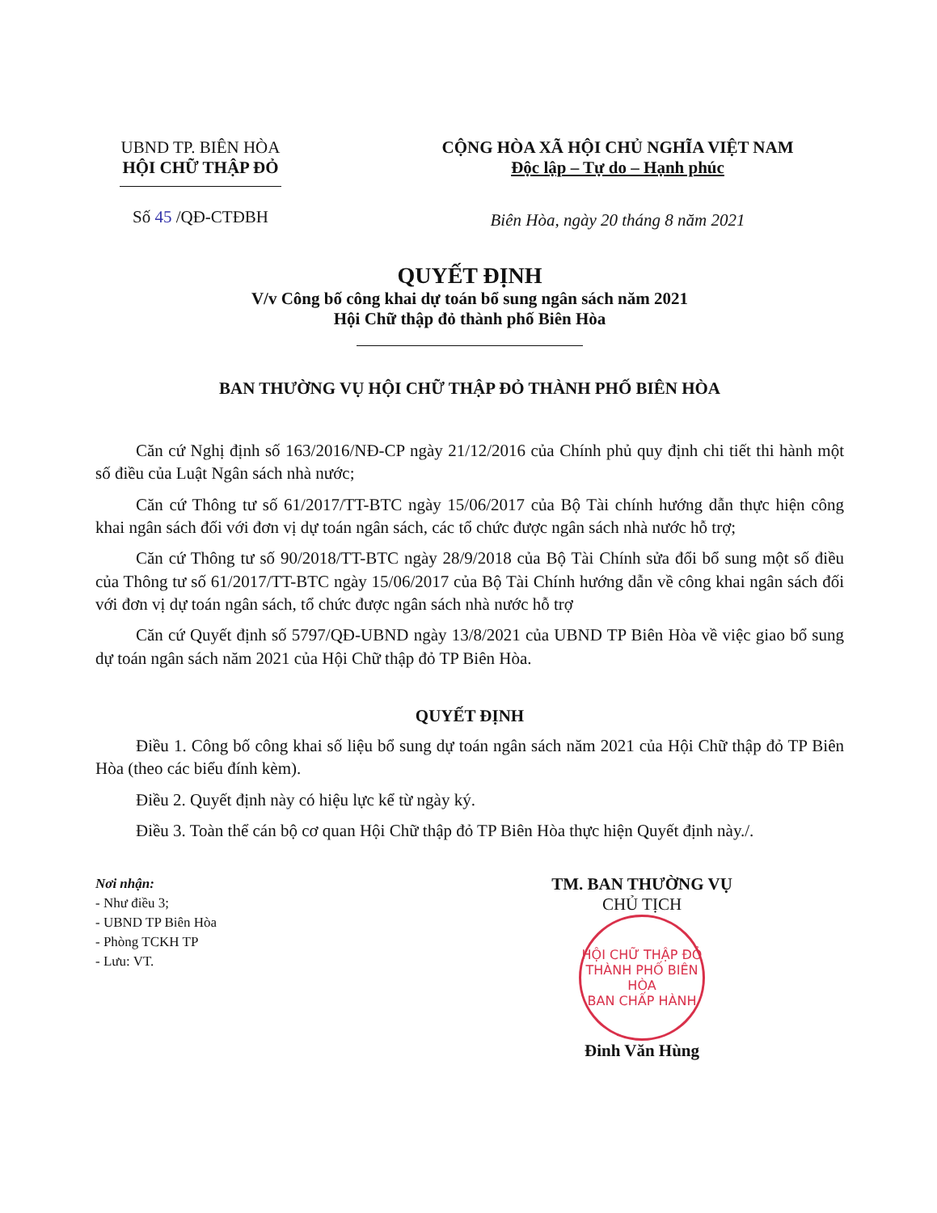UBND TP. BIÊN HÒA
HỘI CHỮ THẬP ĐỎ
Số 45 /QĐ-CTĐBH
CỘNG HÒA XÃ HỘI CHỦ NGHĨA VIỆT NAM
Độc lập – Tự do – Hạnh phúc
Biên Hòa, ngày 20 tháng 8 năm 2021
QUYẾT ĐỊNH
V/v Công bố công khai dự toán bổ sung ngân sách năm 2021
Hội Chữ thập đỏ thành phố Biên Hòa
BAN THƯỜNG VỤ HỘI CHỮ THẬP ĐỎ THÀNH PHỐ BIÊN HÒA
Căn cứ Nghị định số 163/2016/NĐ-CP ngày 21/12/2016 của Chính phủ quy định chi tiết thi hành một số điều của Luật Ngân sách nhà nước;
Căn cứ Thông tư số 61/2017/TT-BTC ngày 15/06/2017 của Bộ Tài chính hướng dẫn thực hiện công khai ngân sách đối với đơn vị dự toán ngân sách, các tổ chức được ngân sách nhà nước hỗ trợ;
Căn cứ Thông tư số 90/2018/TT-BTC ngày 28/9/2018 của Bộ Tài Chính sửa đổi bổ sung một số điều của Thông tư số 61/2017/TT-BTC ngày 15/06/2017 của Bộ Tài Chính hướng dẫn về công khai ngân sách đối với đơn vị dự toán ngân sách, tổ chức được ngân sách nhà nước hỗ trợ
Căn cứ Quyết định số 5797/QĐ-UBND ngày 13/8/2021 của UBND TP Biên Hòa về việc giao bổ sung dự toán ngân sách năm 2021 của Hội Chữ thập đỏ TP Biên Hòa.
QUYẾT ĐỊNH
Điều 1. Công bố công khai số liệu bổ sung dự toán ngân sách năm 2021 của Hội Chữ thập đỏ TP Biên Hòa (theo các biểu đính kèm).
Điều 2. Quyết định này có hiệu lực kể từ ngày ký.
Điều 3. Toàn thể cán bộ cơ quan Hội Chữ thập đỏ TP Biên Hòa thực hiện Quyết định này./.
Nơi nhận:
- Như điều 3;
- UBND TP Biên Hòa
- Phòng TCKH TP
- Lưu: VT.
TM. BAN THƯỜNG VỤ
CHỦ TỊCH
HỘI CHỮ THẬP ĐỎ THÀNH PHỐ BIÊN HÒA
BAN CHẤP HÀNH
Đinh Văn Hùng